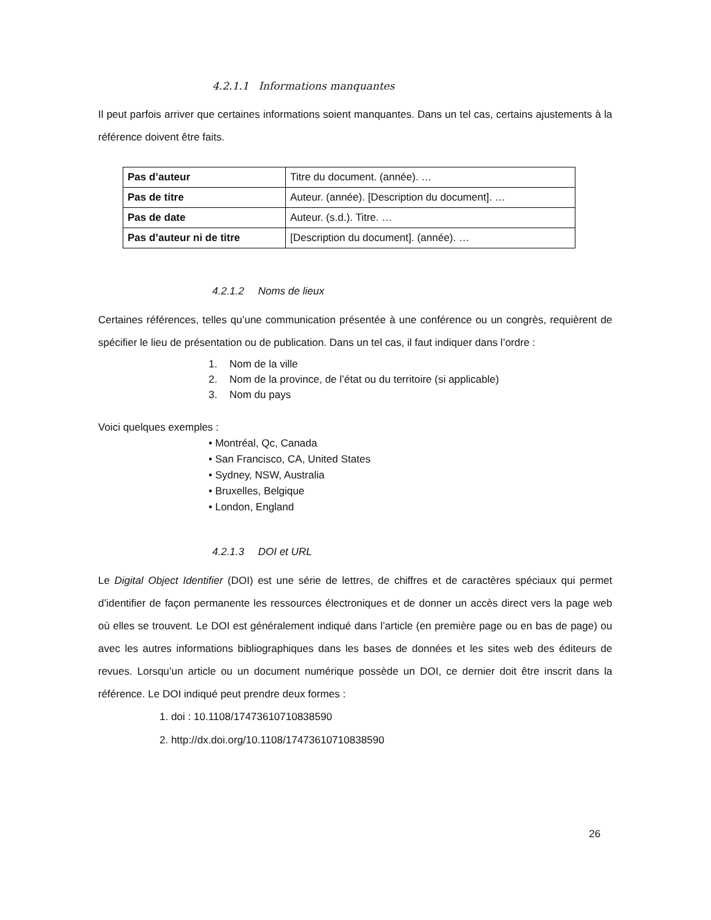4.2.1.1 Informations manquantes
Il peut parfois arriver que certaines informations soient manquantes. Dans un tel cas, certains ajustements à la référence doivent être faits.
| Pas d’auteur | Titre du document. (année). … |
| Pas de titre | Auteur. (année). [Description du document]. … |
| Pas de date | Auteur. (s.d.). Titre. … |
| Pas d’auteur ni de titre | [Description du document]. (année). … |
4.2.1.2 Noms de lieux
Certaines références, telles qu’une communication présentée à une conférence ou un congrès, requièrent de spécifier le lieu de présentation ou de publication. Dans un tel cas, il faut indiquer dans l’ordre :
1. Nom de la ville
2. Nom de la province, de l’état ou du territoire (si applicable)
3. Nom du pays
Voici quelques exemples :
• Montréal, Qc, Canada
• San Francisco, CA, United States
• Sydney, NSW, Australia
• Bruxelles, Belgique
• London, England
4.2.1.3 DOI et URL
Le Digital Object Identifier (DOI) est une série de lettres, de chiffres et de caractères spéciaux qui permet d’identifier de façon permanente les ressources électroniques et de donner un accès direct vers la page web où elles se trouvent. Le DOI est généralement indiqué dans l’article (en première page ou en bas de page) ou avec les autres informations bibliographiques dans les bases de données et les sites web des éditeurs de revues. Lorsqu’un article ou un document numérique possède un DOI, ce dernier doit être inscrit dans la référence. Le DOI indiqué peut prendre deux formes :
1. doi : 10.1108/17473610710838590
2. http://dx.doi.org/10.1108/17473610710838590
26